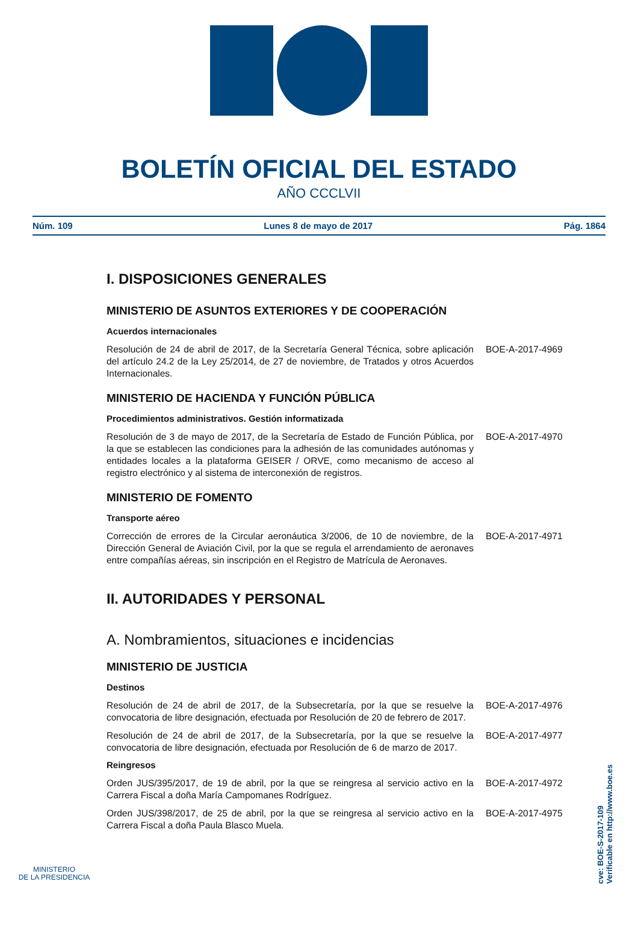BOLETÍN OFICIAL DEL ESTADO
AÑO CCCLVII
Núm. 109 Lunes 8 de mayo de 2017 Pág. 1864
I. DISPOSICIONES GENERALES
MINISTERIO DE ASUNTOS EXTERIORES Y DE COOPERACIÓN
Acuerdos internacionales
Resolución de 24 de abril de 2017, de la Secretaría General Técnica, sobre aplicación del artículo 24.2 de la Ley 25/2014, de 27 de noviembre, de Tratados y otros Acuerdos Internacionales.
BOE-A-2017-4969
MINISTERIO DE HACIENDA Y FUNCIÓN PÚBLICA
Procedimientos administrativos. Gestión informatizada
Resolución de 3 de mayo de 2017, de la Secretaría de Estado de Función Pública, por la que se establecen las condiciones para la adhesión de las comunidades autónomas y entidades locales a la plataforma GEISER / ORVE, como mecanismo de acceso al registro electrónico y al sistema de interconexión de registros.
BOE-A-2017-4970
MINISTERIO DE FOMENTO
Transporte aéreo
Corrección de errores de la Circular aeronáutica 3/2006, de 10 de noviembre, de la Dirección General de Aviación Civil, por la que se regula el arrendamiento de aeronaves entre compañías aéreas, sin inscripción en el Registro de Matrícula de Aeronaves.
BOE-A-2017-4971
II. AUTORIDADES Y PERSONAL
A. Nombramientos, situaciones e incidencias
MINISTERIO DE JUSTICIA
Destinos
Resolución de 24 de abril de 2017, de la Subsecretaría, por la que se resuelve la convocatoria de libre designación, efectuada por Resolución de 20 de febrero de 2017.
BOE-A-2017-4976
Resolución de 24 de abril de 2017, de la Subsecretaría, por la que se resuelve la convocatoria de libre designación, efectuada por Resolución de 6 de marzo de 2017.
BOE-A-2017-4977
Reingresos
Orden JUS/395/2017, de 19 de abril, por la que se reingresa al servicio activo en la Carrera Fiscal a doña María Campomanes Rodríguez.
BOE-A-2017-4972
Orden JUS/398/2017, de 25 de abril, por la que se reingresa al servicio activo en la Carrera Fiscal a doña Paula Blasco Muela.
BOE-A-2017-4975
MINISTERIO
DE LA PRESIDENCIA
cve: BOE-S-2017-109
Verificable en http://www.boe.es